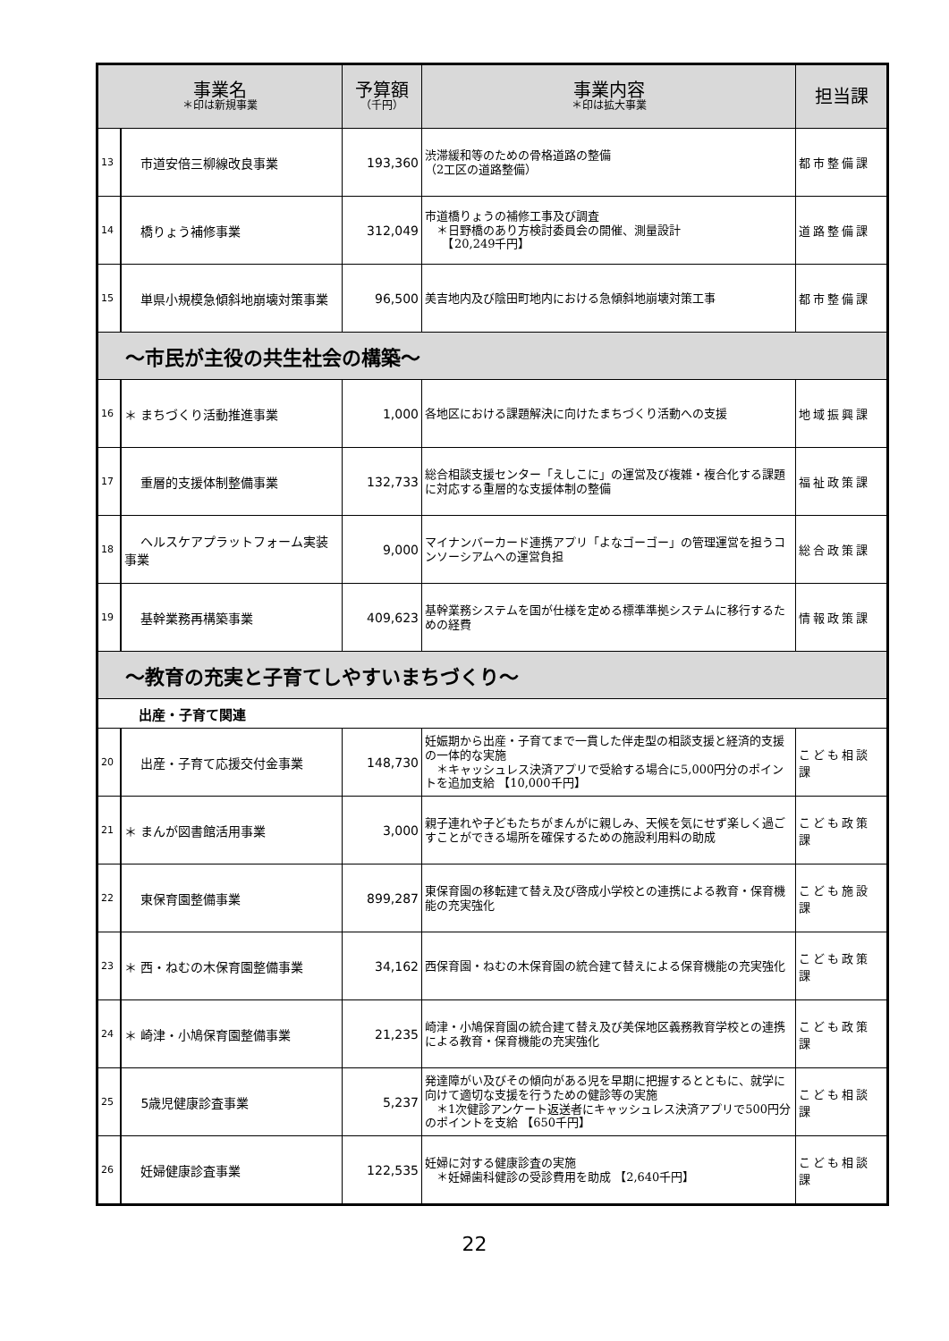| 事業名 ＊印は新規事業 | | 予算額 （千円） | 事業内容 ＊印は拡大事業 | 担当課 |
| --- | --- | --- | --- | --- |
| 13 | 市道安倍三柳線改良事業 | 193,360 | 渋滞緩和等のための骨格道路の整備 （2工区の道路整備） | 都市整備課 |
| 14 | 橋りょう補修事業 | 312,049 | 市道橋りょうの補修工事及び調査 ＊日野橋のあり方検討委員会の開催、測量設計 【20,249千円】 | 道路整備課 |
| 15 | 単県小規模急傾斜地崩壊対策事業 | 96,500 | 美吉地内及び陰田町地内における急傾斜地崩壊対策工事 | 都市整備課 |
| ～市民が主役の共生社会の構築～ | | | | |
| 16 | ＊ まちづくり活動推進事業 | 1,000 | 各地区における課題解決に向けたまちづくり活動への支援 | 地域振興課 |
| 17 | 重層的支援体制整備事業 | 132,733 | 総合相談支援センター「えしこに」の運営及び複雑・複合化する課題に対応する重層的な支援体制の整備 | 福祉政策課 |
| 18 | ヘルスケアプラットフォーム実装事業 | 9,000 | マイナンバーカード連携アプリ「よなゴーゴー」の管理運営を担うコンソーシアムへの運営負担 | 総合政策課 |
| 19 | 基幹業務再構築事業 | 409,623 | 基幹業務システムを国が仕様を定める標準準拠システムに移行するための経費 | 情報政策課 |
| ～教育の充実と子育てしやすいまちづくり～ | | | | |
| 出産・子育て関連 | | | | |
| 20 | 出産・子育て応援交付金事業 | 148,730 | 妊娠期から出産・子育てまで一貫した伴走型の相談支援と経済的支援の一体的な実施 ＊キャッシュレス決済アプリで受給する場合に5,000円分のポイントを追加支給 【10,000千円】 | こども相談課 |
| 21 | ＊ まんが図書館活用事業 | 3,000 | 親子連れや子どもたちがまんがに親しみ、天候を気にせず楽しく過ごすことができる場所を確保するための施設利用料の助成 | こども政策課 |
| 22 | 東保育園整備事業 | 899,287 | 東保育園の移転建て替え及び啓成小学校との連携による教育・保育機能の充実強化 | こども施設課 |
| 23 | ＊ 西・ねむの木保育園整備事業 | 34,162 | 西保育園・ねむの木保育園の統合建て替えによる保育機能の充実強化 | こども政策課 |
| 24 | ＊ 崎津・小鳩保育園整備事業 | 21,235 | 崎津・小鳩保育園の統合建て替え及び美保地区義務教育学校との連携による教育・保育機能の充実強化 | こども政策課 |
| 25 | 5歳児健康診査事業 | 5,237 | 発達障がい及びその傾向がある児を早期に把握するとともに、就学に向けて適切な支援を行うための健診等の実施 ＊1次健診アンケート返送者にキャッシュレス決済アプリで500円分のポイントを支給 【650千円】 | こども相談課 |
| 26 | 妊婦健康診査事業 | 122,535 | 妊婦に対する健康診査の実施 ＊妊婦歯科健診の受診費用を助成 【2,640千円】 | こども相談課 |
22